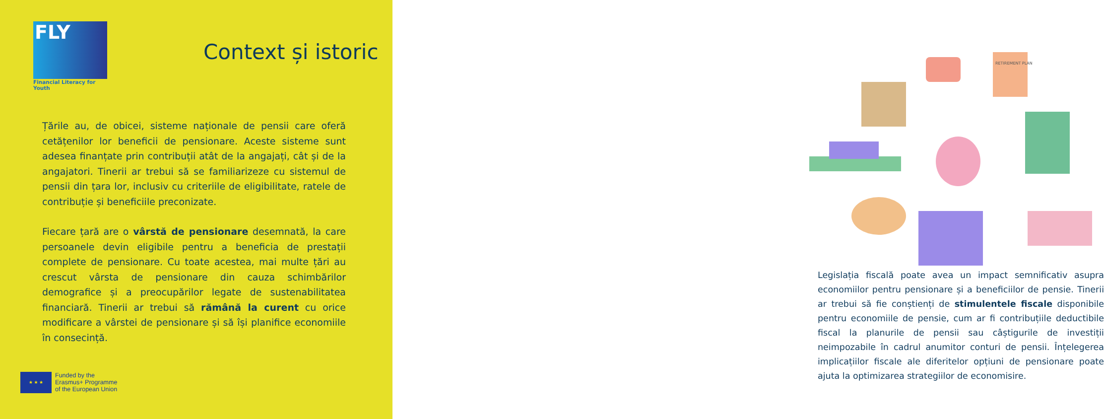FLY
Financial Literacy for Youth
Context și istoric
Țările au, de obicei, sisteme naționale de pensii care oferă cetățenilor lor beneficii de pensionare. Aceste sisteme sunt adesea finanțate prin contribuții atât de la angajați, cât și de la angajatori. Tinerii ar trebui să se familiarizeze cu sistemul de pensii din țara lor, inclusiv cu criteriile de eligibilitate, ratele de contribuție și beneficiile preconizate.
Fiecare țară are o vârstă de pensionare desemnată, la care persoanele devin eligibile pentru a beneficia de prestații complete de pensionare. Cu toate acestea, mai multe țări au crescut vârsta de pensionare din cauza schimbărilor demografice și a preocupărilor legate de sustenabilitatea financiară. Tinerii ar trebui să rămână la curent cu orice modificare a vârstei de pensionare și să își planifice economiile în consecință.
★ ★ ★
Funded by the
Erasmus+ Programme
of the European Union
RETIREMENT PLAN
Legislația fiscală poate avea un impact semnificativ asupra economiilor pentru pensionare și a beneficiilor de pensie. Tinerii ar trebui să fie conștienți de stimulentele fiscale disponibile pentru economiile de pensie, cum ar fi contribuțiile deductibile fiscal la planurile de pensii sau câștigurile de investiții neimpozabile în cadrul anumitor conturi de pensii. Înțelegerea implicațiilor fiscale ale diferitelor opțiuni de pensionare poate ajuta la optimizarea strategiilor de economisire.